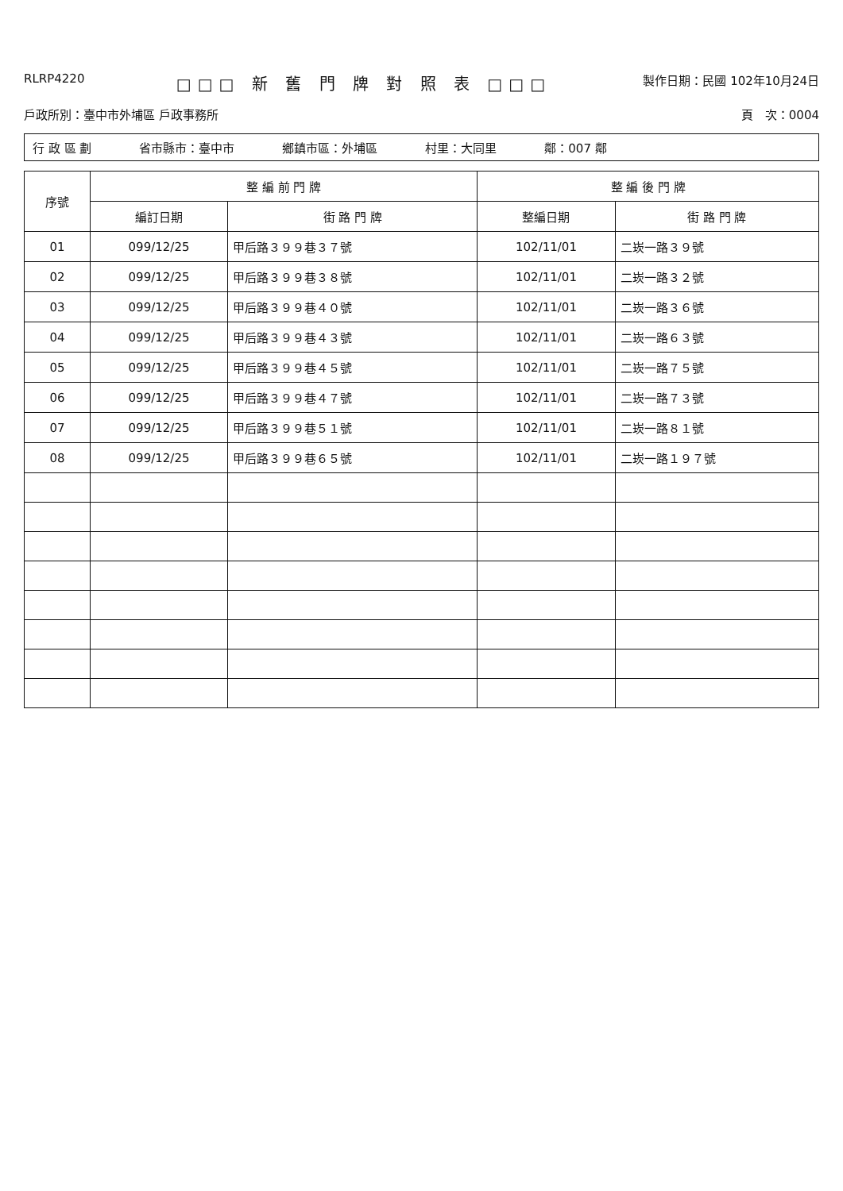RLRP4220
□□□ 新 舊 門 牌 對 照 表 □□□
製作日期：民國 102年10月24日
戶政所別：臺中市外埔區 戶政事務所 頁　次：0004
行 政 區 劃 省市縣市：臺中市 鄉鎮市區：外埔區 村里：大同里 鄰：007 鄰
| 序號 | 整 編 前 門 牌 | | 整 編 後 門 牌 | |
| --- | --- | --- | --- | --- |
| | 編訂日期 | 街 路 門 牌 | 整編日期 | 街 路 門 牌 |
| 01 | 099/12/25 | 甲后路３９９巷３７號 | 102/11/01 | 二崁一路３９號 |
| 02 | 099/12/25 | 甲后路３９９巷３８號 | 102/11/01 | 二崁一路３２號 |
| 03 | 099/12/25 | 甲后路３９９巷４０號 | 102/11/01 | 二崁一路３６號 |
| 04 | 099/12/25 | 甲后路３９９巷４３號 | 102/11/01 | 二崁一路６３號 |
| 05 | 099/12/25 | 甲后路３９９巷４５號 | 102/11/01 | 二崁一路７５號 |
| 06 | 099/12/25 | 甲后路３９９巷４７號 | 102/11/01 | 二崁一路７３號 |
| 07 | 099/12/25 | 甲后路３９９巷５１號 | 102/11/01 | 二崁一路８１號 |
| 08 | 099/12/25 | 甲后路３９９巷６５號 | 102/11/01 | 二崁一路１９７號 |